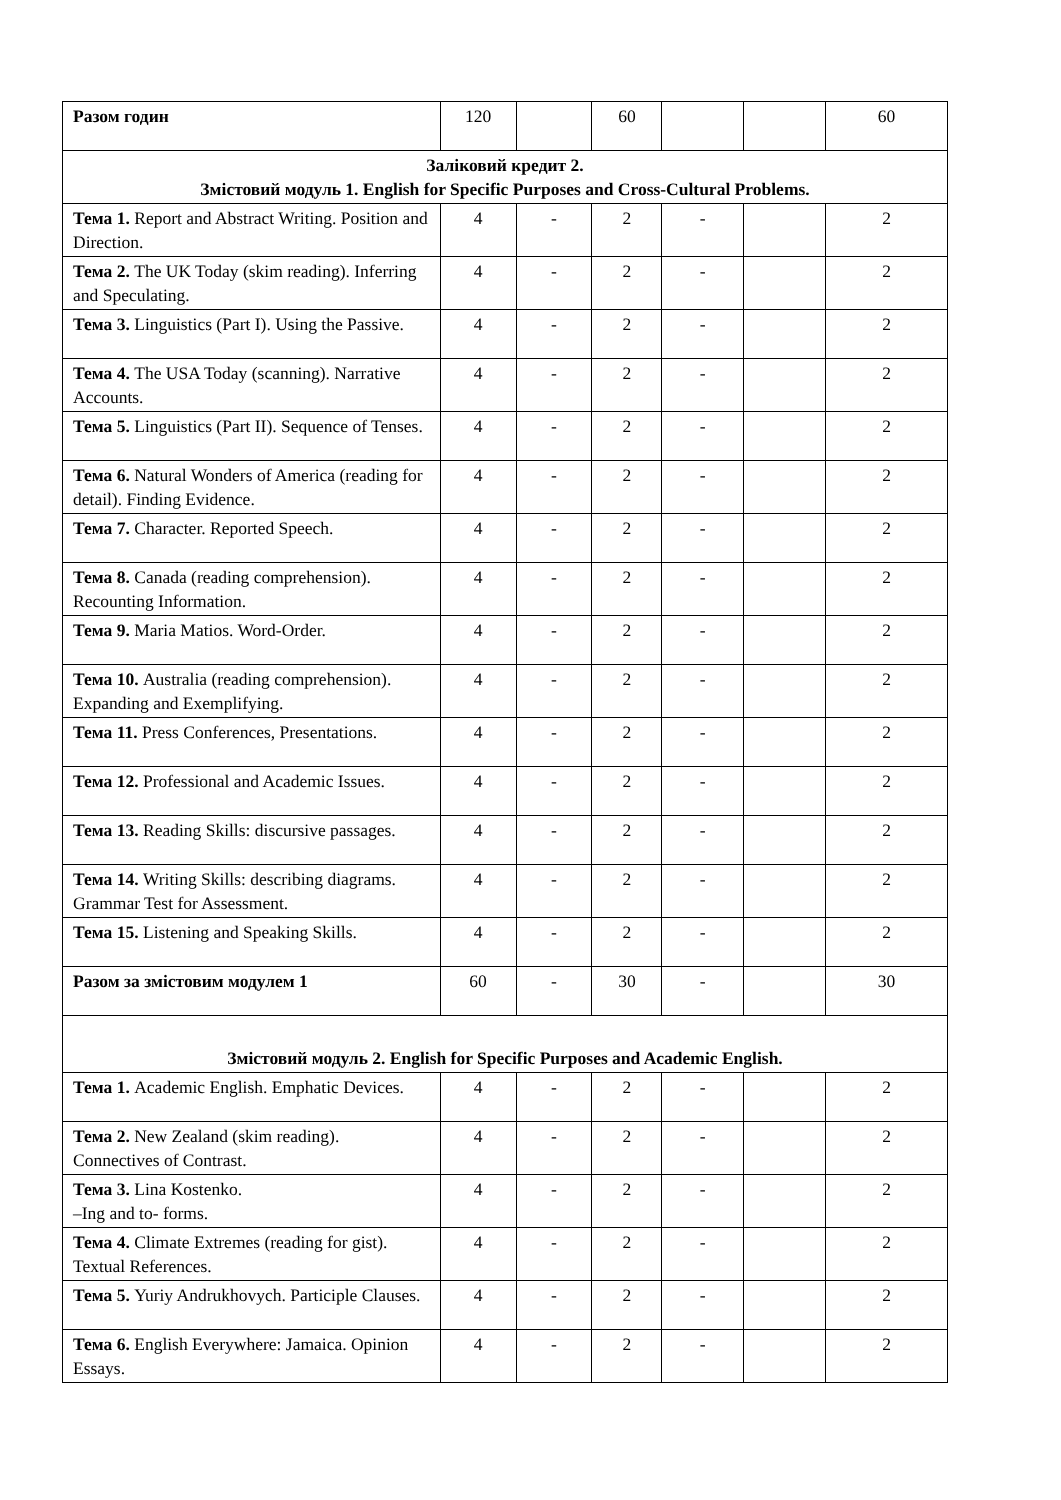| Разом годин | 120 | | 60 | | | 60 |
| Заліковий кредит 2. Змістовий модуль 1. English for Specific Purposes and Cross-Cultural Problems. | | | | | | |
| Тема 1. Report and Abstract Writing. Position and Direction. | 4 | - | 2 | - | | 2 |
| Тема 2. The UK Today (skim reading). Inferring and Speculating. | 4 | - | 2 | - | | 2 |
| Тема 3. Linguistics (Part I). Using the Passive. | 4 | - | 2 | - | | 2 |
| Тема 4. The USA Today (scanning). Narrative Accounts. | 4 | - | 2 | - | | 2 |
| Тема 5. Linguistics (Part II). Sequence of Tenses. | 4 | - | 2 | - | | 2 |
| Тема 6. Natural Wonders of America (reading for detail). Finding Evidence. | 4 | - | 2 | - | | 2 |
| Тема 7. Character. Reported Speech. | 4 | - | 2 | - | | 2 |
| Тема 8. Canada (reading comprehension). Recounting Information. | 4 | - | 2 | - | | 2 |
| Тема 9. Maria Matios. Word-Order. | 4 | - | 2 | - | | 2 |
| Тема 10. Australia (reading comprehension). Expanding and Exemplifying. | 4 | - | 2 | - | | 2 |
| Тема 11. Press Conferences, Presentations. | 4 | - | 2 | - | | 2 |
| Тема 12. Professional and Academic Issues. | 4 | - | 2 | - | | 2 |
| Тема 13. Reading Skills: discursive passages. | 4 | - | 2 | - | | 2 |
| Тема 14. Writing Skills: describing diagrams. Grammar Test for Assessment. | 4 | - | 2 | - | | 2 |
| Тема 15. Listening and Speaking Skills. | 4 | - | 2 | - | | 2 |
| Разом за змістовим модулем 1 | 60 | - | 30 | - | | 30 |
| Змістовий модуль 2. English for Specific Purposes and Academic English. | | | | | | |
| Тема 1. Academic English. Emphatic Devices. | 4 | - | 2 | - | | 2 |
| Тема 2. New Zealand (skim reading). Connectives of Contrast. | 4 | - | 2 | - | | 2 |
| Тема 3. Lina Kostenko. –Ing and to- forms. | 4 | - | 2 | - | | 2 |
| Тема 4. Climate Extremes (reading for gist). Textual References. | 4 | - | 2 | - | | 2 |
| Тема 5. Yuriy Andrukhovych. Participle Clauses. | 4 | - | 2 | - | | 2 |
| Тема 6. English Everywhere: Jamaica. Opinion Essays. | 4 | - | 2 | - | | 2 |